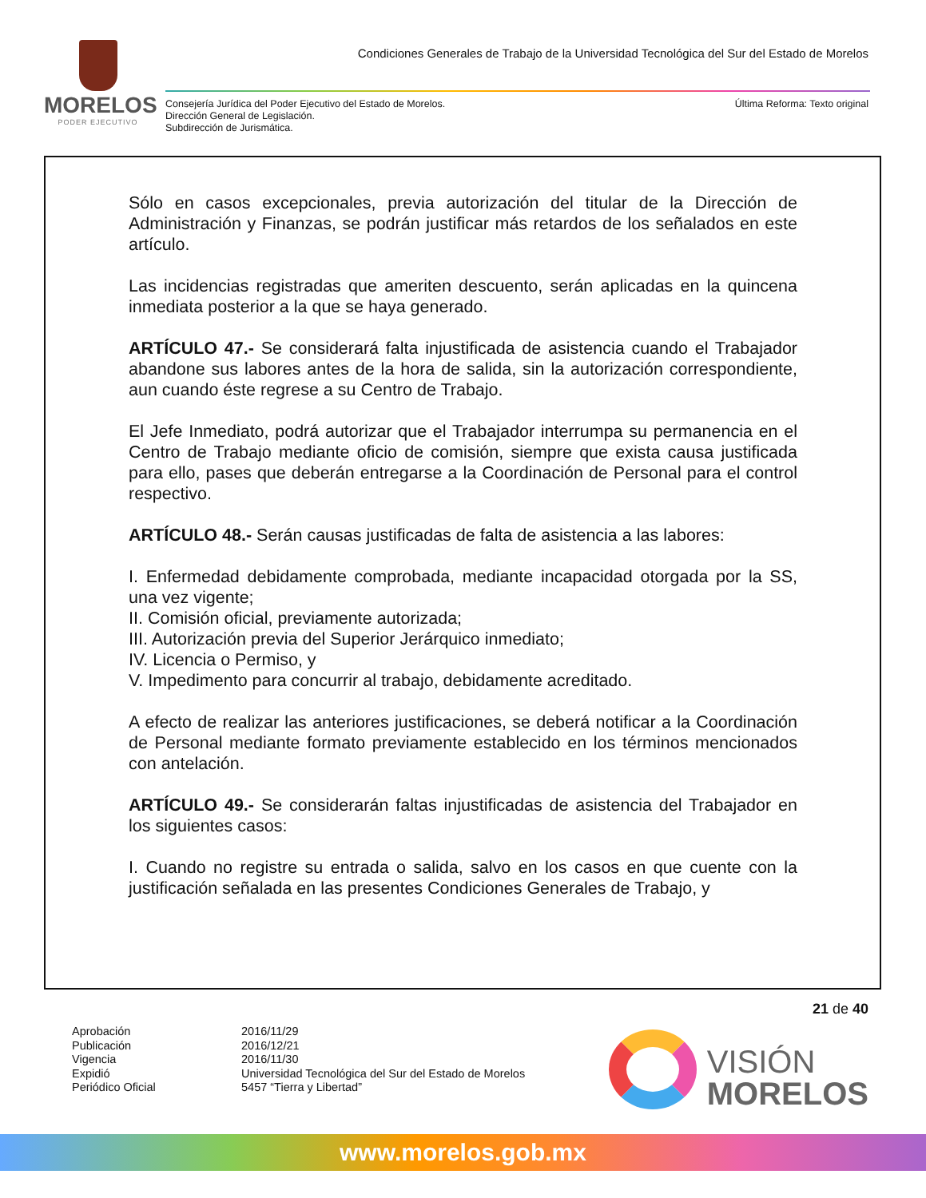MORELOS
PODER EJECUTIVO
Condiciones Generales de Trabajo de la Universidad Tecnológica del Sur del Estado de Morelos
Consejería Jurídica del Poder Ejecutivo del Estado de Morelos.
Dirección General de Legislación.
Subdirección de Jurismática.
Última Reforma: Texto original
Sólo en casos excepcionales, previa autorización del titular de la Dirección de Administración y Finanzas, se podrán justificar más retardos de los señalados en este artículo.
Las incidencias registradas que ameriten descuento, serán aplicadas en la quincena inmediata posterior a la que se haya generado.
ARTÍCULO 47.- Se considerará falta injustificada de asistencia cuando el Trabajador abandone sus labores antes de la hora de salida, sin la autorización correspondiente, aun cuando éste regrese a su Centro de Trabajo.
El Jefe Inmediato, podrá autorizar que el Trabajador interrumpa su permanencia en el Centro de Trabajo mediante oficio de comisión, siempre que exista causa justificada para ello, pases que deberán entregarse a la Coordinación de Personal para el control respectivo.
ARTÍCULO 48.- Serán causas justificadas de falta de asistencia a las labores:
I. Enfermedad debidamente comprobada, mediante incapacidad otorgada por la SS, una vez vigente;
II. Comisión oficial, previamente autorizada;
III. Autorización previa del Superior Jerárquico inmediato;
IV. Licencia o Permiso, y
V. Impedimento para concurrir al trabajo, debidamente acreditado.
A efecto de realizar las anteriores justificaciones, se deberá notificar a la Coordinación de Personal mediante formato previamente establecido en los términos mencionados con antelación.
ARTÍCULO 49.- Se considerarán faltas injustificadas de asistencia del Trabajador en los siguientes casos:
I. Cuando no registre su entrada o salida, salvo en los casos en que cuente con la justificación señalada en las presentes Condiciones Generales de Trabajo, y
21 de 40
Aprobación 2016/11/29 Publicación 2016/12/21 Vigencia 2016/11/30 Expidió Universidad Tecnológica del Sur del Estado de Morelos Periódico Oficial 5457 “Tierra y Libertad”
VISIÓN
MORELOS
www.morelos.gob.mx